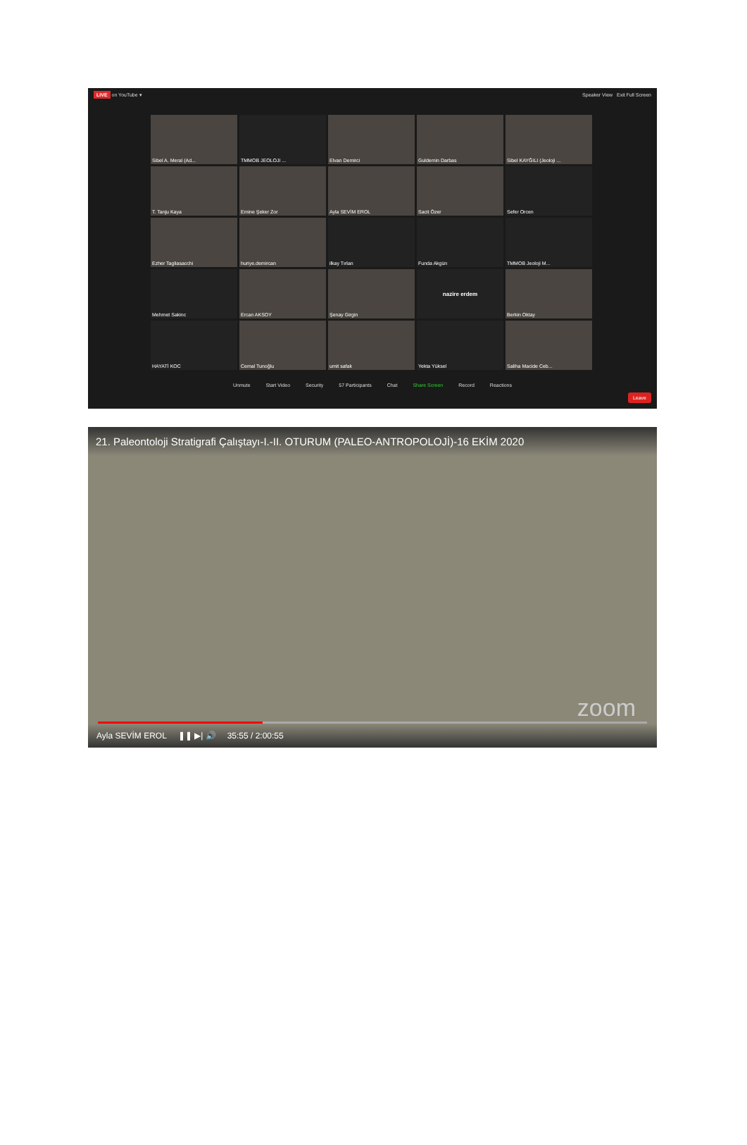LIVE on YouTube ▾ Speaker View Exit Full Screen
Sibel A. Meral (Ad...
TMMOB JEOLOJI ...
Elvan Demirci
Guldemin Darbas
Sibel KAYĞILI (Jeoloji ...
T. Tanju Kaya
Emine Şeker Zor
Ayla SEVİM EROL
Sacit Özer
Sefer Orcen
Ezher Tagliasacchi
huriye.demircan
ilkay Tırlan
Funda Akgün
TMMOB Jeoloji M...
Mehmet Sakinc
Ercan AKSOY
Şenay Girgin
nazire erdem
Berkin Oktay
HAYATİ KOC
Cemal Tunoğlu
umit safak
Yekta Yüksel
Saliha Macide Ceb...
Unmute Start Video Security 57 Participants Chat Share Screen Record Reactions
Leave
21. Paleontoloji Stratigrafi Çalıştayı-I.-II. OTURUM (PALEO-ANTROPOLOJİ)-16 EKİM 2020
zoom
Ayla SEVİM EROL ❚❚ ▶| 🔊 35:55 / 2:00:55